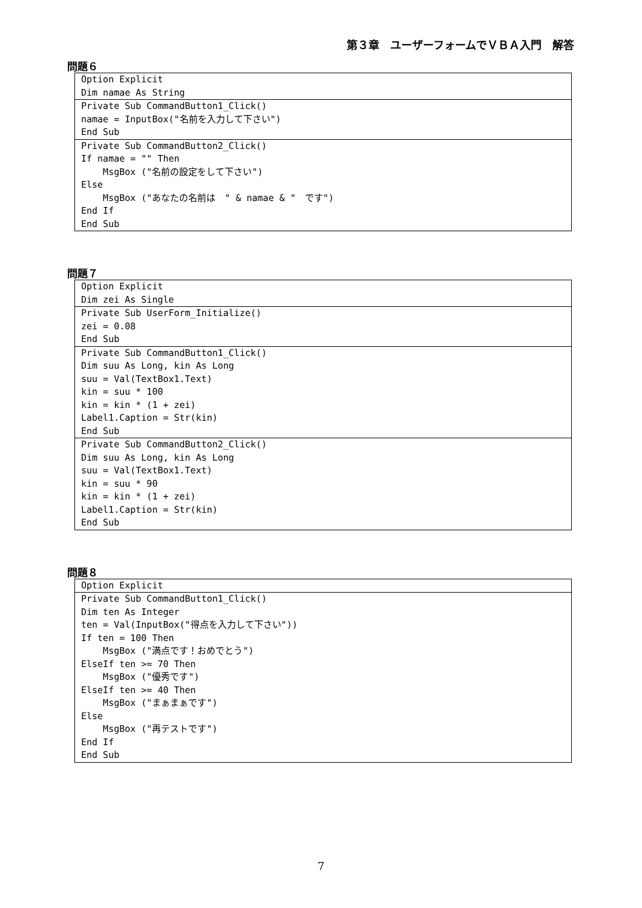第３章　ユーザーフォームでＶＢＡ入門　解答
問題６
| Option Explicit Dim namae As String |
| Private Sub CommandButton1_Click() namae = InputBox("名前を入力して下さい") End Sub |
| Private Sub CommandButton2_Click() If namae = "" Then MsgBox ("名前の設定をして下さい") Else MsgBox ("あなたの名前は " & namae & " です") End If End Sub |
問題７
| Option Explicit Dim zei As Single |
| Private Sub UserForm_Initialize() zei = 0.08 End Sub |
| Private Sub CommandButton1_Click() Dim suu As Long, kin As Long suu = Val(TextBox1.Text) kin = suu * 100 kin = kin * (1 + zei) Label1.Caption = Str(kin) End Sub |
| Private Sub CommandButton2_Click() Dim suu As Long, kin As Long suu = Val(TextBox1.Text) kin = suu * 90 kin = kin * (1 + zei) Label1.Caption = Str(kin) End Sub |
問題８
| Option Explicit |
| Private Sub CommandButton1_Click() Dim ten As Integer ten = Val(InputBox("得点を入力して下さい")) If ten = 100 Then MsgBox ("満点です！おめでとう") ElseIf ten >= 70 Then MsgBox ("優秀です") ElseIf ten >= 40 Then MsgBox ("まぁまぁです") Else MsgBox ("再テストです") End If End Sub |
7